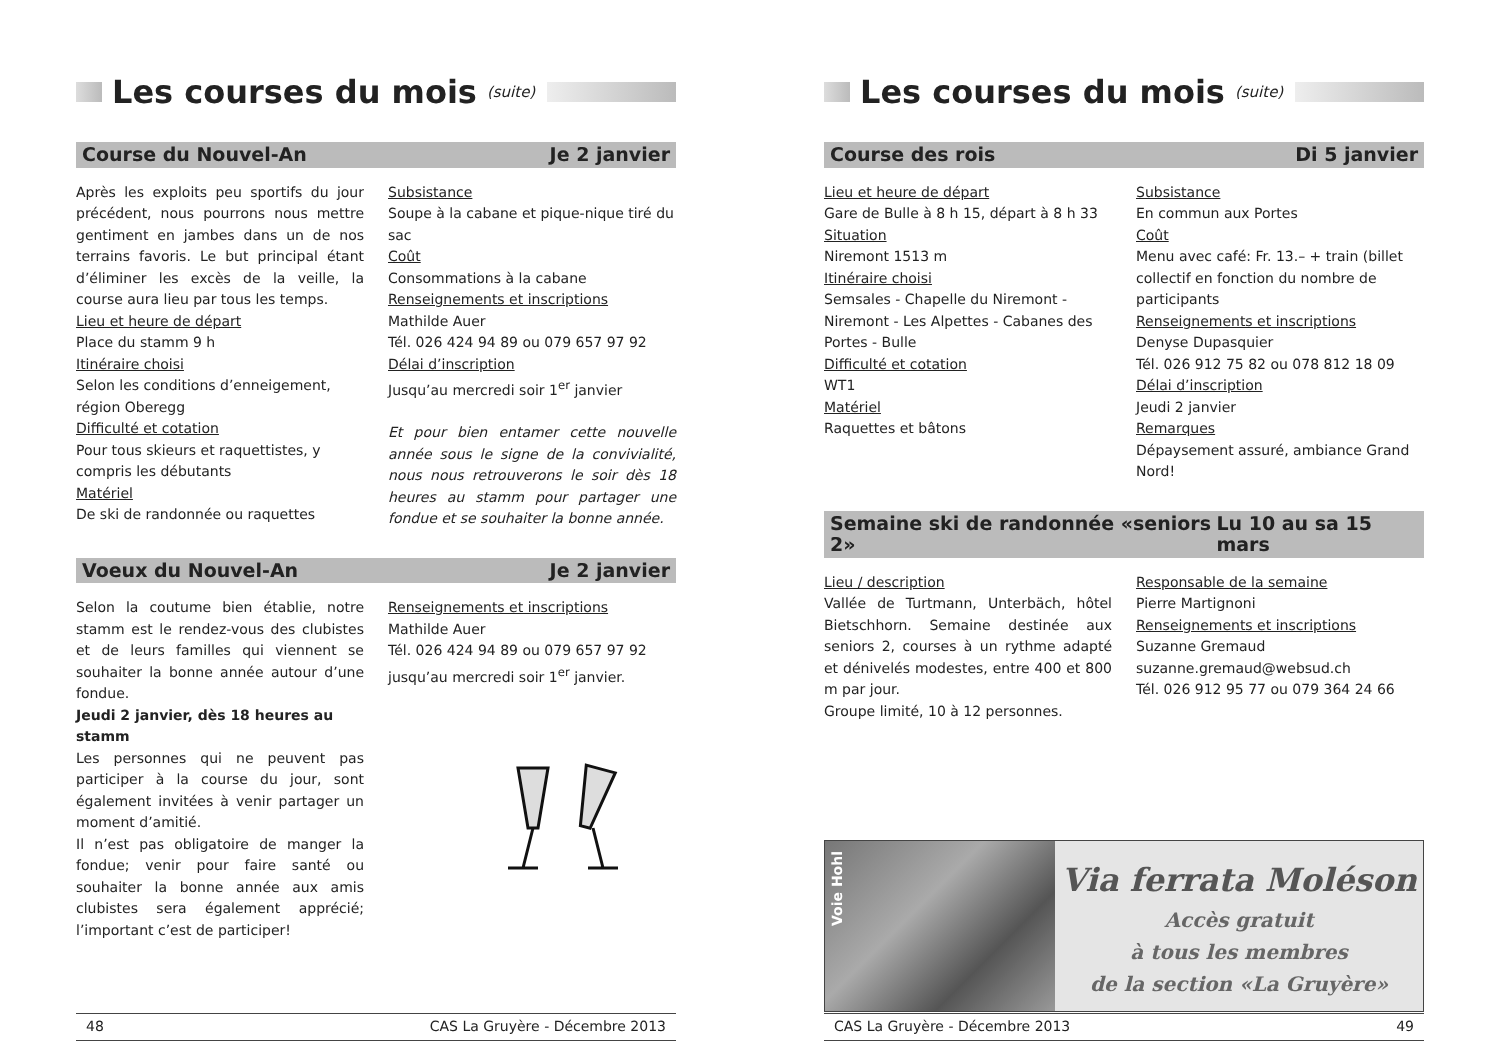Les courses du mois (suite)
Course du Nouvel-An Je 2 janvier
Après les exploits peu sportifs du jour précédent, nous pourrons nous mettre gentiment en jambes dans un de nos terrains favoris. Le but principal étant d’éliminer les excès de la veille, la course aura lieu par tous les temps.
Lieu et heure de départ
Place du stamm 9 h
Itinéraire choisi
Selon les conditions d’enneigement, région Oberegg
Difficulté et cotation
Pour tous skieurs et raquettistes, y compris les débutants
Matériel
De ski de randonnée ou raquettes
Subsistance
Soupe à la cabane et pique-nique tiré du sac
Coût
Consommations à la cabane
Renseignements et inscriptions
Mathilde Auer
Tél. 026 424 94 89 ou 079 657 97 92
Délai d’inscription
Jusqu’au mercredi soir 1<sup>er</sup> janvier
Et pour bien entamer cette nouvelle année sous le signe de la convivialité, nous nous retrouverons le soir dès 18 heures au stamm pour partager une fondue et se souhaiter la bonne année.
Voeux du Nouvel-An Je 2 janvier
Selon la coutume bien établie, notre stamm est le rendez-vous des clubistes et de leurs familles qui viennent se souhaiter la bonne année autour d’une fondue.
Jeudi 2 janvier, dès 18 heures au stamm
Les personnes qui ne peuvent pas participer à la course du jour, sont également invitées à venir partager un moment d’amitié.
Il n’est pas obligatoire de manger la fondue; venir pour faire santé ou souhaiter la bonne année aux amis clubistes sera également apprécié; l’important c’est de participer!
Renseignements et inscriptions
Mathilde Auer
Tél. 026 424 94 89 ou 079 657 97 92
jusqu’au mercredi soir 1<sup>er</sup> janvier.
48 CAS La Gruyère - Décembre 2013
Les courses du mois (suite)
Course des rois Di 5 janvier
Lieu et heure de départ
Gare de Bulle à 8 h 15, départ à 8 h 33
Situation
Niremont 1513 m
Itinéraire choisi
Semsales - Chapelle du Niremont - Niremont - Les Alpettes - Cabanes des Portes - Bulle
Difficulté et cotation
WT1
Matériel
Raquettes et bâtons
Subsistance
En commun aux Portes
Coût
Menu avec café: Fr. 13.– + train (billet collectif en fonction du nombre de participants
Renseignements et inscriptions
Denyse Dupasquier
Tél. 026 912 75 82 ou 078 812 18 09
Délai d’inscription
Jeudi 2 janvier
Remarques
Dépaysement assuré, ambiance Grand Nord!
Semaine ski de randonnée «seniors 2» Lu 10 au sa 15 mars
Lieu / description
Vallée de Turtmann, Unterbäch, hôtel Bietschhorn. Semaine destinée aux seniors 2, courses à un rythme adapté et dénivelés modestes, entre 400 et 800 m par jour.
Groupe limité, 10 à 12 personnes.
Responsable de la semaine
Pierre Martignoni
Renseignements et inscriptions
Suzanne Gremaud
suzanne.gremaud@websud.ch
Tél. 026 912 95 77 ou 079 364 24 66
Voie Hohl
Via ferrata Moléson
Accès gratuit
à tous les membres
de la section «La Gruyère»
CAS La Gruyère - Décembre 2013 49